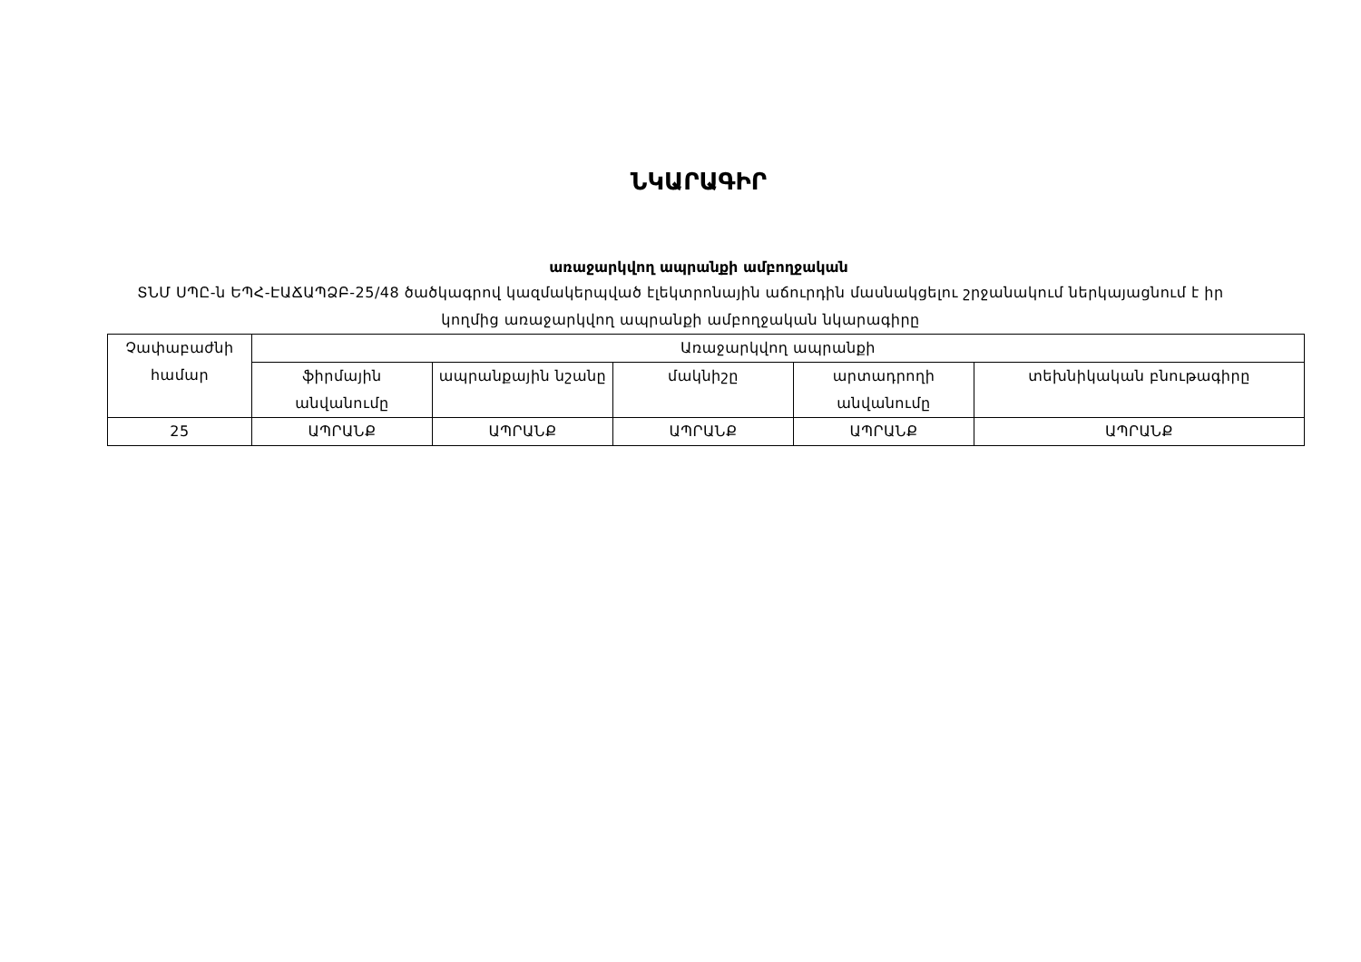ՆԿԱՐԱԳԻՐ
առաջարկվող ապրանքի ամբողջական
ՏՆՄ ՍՊԸ-ն ԵՊՀ-ԷԱՃԱՊՁԲ-25/48 ծածկագրով կազմակերպված էլեկտրոնային աճուրդին մասնակցելու շրջանակում ներկայացնում է իր կողմից առաջարկվող ապրանքի ամբողջական նկարագիրը
| Չափաբաժնի համար | Առաջարկվող ապրանքի | | | | |
| --- | --- | --- | --- | --- | --- |
| | ֆիրմային անվանումը | ապրանքային նշանը | մակնիշը | արտադրողի անվանումը | տեխնիկական բնութագիրը |
| 25 | ԱՊՐԱՆՔ | ԱՊՐԱՆՔ | ԱՊՐԱՆՔ | ԱՊՐԱՆՔ | ԱՊՐԱՆՔ |